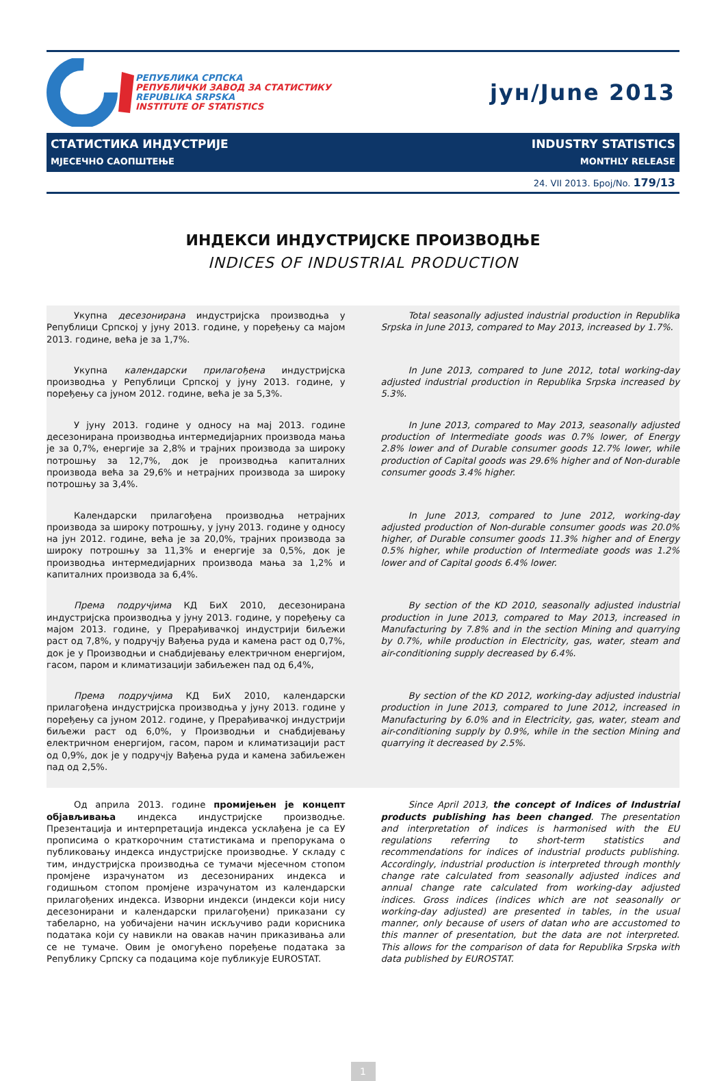РЕПУБЛИКА СРПСКА
РЕПУБЛИЧКИ ЗАВОД ЗА СТАТИСТИКУ
REPUBLIKA SRPSKA
INSTITUTE OF STATISTICS
јун/June 2013
СТАТИСТИКА ИНДУСТРИЈЕ INDUSTRY STATISTICS
МЈЕСЕЧНО САОПШТЕЊЕ MONTHLY RELEASE
24. VII 2013. Број/No. 179/13
ИНДЕКСИ ИНДУСТРИЈСКЕ ПРОИЗВОДЊЕ
INDICES OF INDUSTRIAL PRODUCTION
Укупна десезонирана индустријска производња у Републици Српској у јуну 2013. године, у поређењу са мајом 2013. године, већа је за 1,7%.
Total seasonally adjusted industrial production in Republika Srpska in June 2013, compared to May 2013, increased by 1.7%.
Укупна календарски прилагођена индустријска производња у Републици Српској у јуну 2013. године, у поређењу са јуном 2012. године, већа је за 5,3%.
In June 2013, compared to June 2012, total working-day adjusted industrial production in Republika Srpska increased by 5.3%.
У јуну 2013. године у односу на мај 2013. године десезонирана производња интермедијарних производа мања је за 0,7%, енергије за 2,8% и трајних производа за широку потрошњу за 12,7%, док је производња капиталних производа већа за 29,6% и нетрајних производа за широку потрошњу за 3,4%.
In June 2013, compared to May 2013, seasonally adjusted production of Intermediate goods was 0.7% lower, of Energy 2.8% lower and of Durable consumer goods 12.7% lower, while production of Capital goods was 29.6% higher and of Non-durable consumer goods 3.4% higher.
Календарски прилагођена производња нетрајних производа за широку потрошњу, у јуну 2013. године у односу на јун 2012. године, већа је за 20,0%, трајних производа за широку потрошњу за 11,3% и енергије за 0,5%, док је производња интермедијарних производа мања за 1,2% и капиталних производа за 6,4%.
In June 2013, compared to June 2012, working-day adjusted production of Non-durable consumer goods was 20.0% higher, of Durable consumer goods 11.3% higher and of Energy 0.5% higher, while production of Intermediate goods was 1.2% lower and of Capital goods 6.4% lower.
Према подручјима КД БиХ 2010, десезонирана индустријска производња у јуну 2013. године, у поређењу са мајом 2013. године, у Прерађивачкој индустрији биљежи раст од 7,8%, у подручју Вађења руда и камена раст од 0,7%, док је у Производњи и снабдијевању електричном енергијом, гасом, паром и климатизацији забиљежен пад од 6,4%,
By section of the KD 2010, seasonally adjusted industrial production in June 2013, compared to May 2013, increased in Manufacturing by 7.8% and in the section Mining and quarrying by 0.7%, while production in Electricity, gas, water, steam and air-conditioning supply decreased by 6.4%.
Према подручјима КД БиХ 2010, календарски прилагођена индустријска производња у јуну 2013. године у поређењу са јуном 2012. године, у Прерађивачкој индустрији биљежи раст од 6,0%, у Производњи и снабдијевању електричном енергијом, гасом, паром и климатизацији раст од 0,9%, док је у подручју Вађења руда и камена забиљежен пад од 2,5%.
By section of the KD 2012, working-day adjusted industrial production in June 2013, compared to June 2012, increased in Manufacturing by 6.0% and in Electricity, gas, water, steam and air-conditioning supply by 0.9%, while in the section Mining and quarrying it decreased by 2.5%.
Од априла 2013. године промијењен је концепт објављивања индекса индустријске производње. Презентација и интерпретација индекса усклађена је са ЕУ прописима о краткорочним статистикама и препорукама о публиковању индекса индустријске производње. У складу с тим, индустријска производња се тумачи мјесечном стопом промјене израчунатом из десезонираних индекса и годишњом стопом промјене израчунатом из календарски прилагођених индекса. Изворни индекси (индекси који нису десезонирани и календарски прилагођени) приказани су табеларно, на уобичајени начин искључиво ради корисника података који су навикли на овакав начин приказивања али се не тумаче. Овим је омогућено поређење података за Републику Српску са подацима које публикује EUROSTAT.
Since April 2013, the concept of Indices of Industrial products publishing has been changed. The presentation and interpretation of indices is harmonised with the EU regulations referring to short-term statistics and recommendations for indices of industrial products publishing. Accordingly, industrial production is interpreted through monthly change rate calculated from seasonally adjusted indices and annual change rate calculated from working-day adjusted indices. Gross indices (indices which are not seasonally or working-day adjusted) are presented in tables, in the usual manner, only because of users of datan who are accustomed to this manner of presentation, but the data are not interpreted. This allows for the comparison of data for Republika Srpska with data published by EUROSTAT.
1